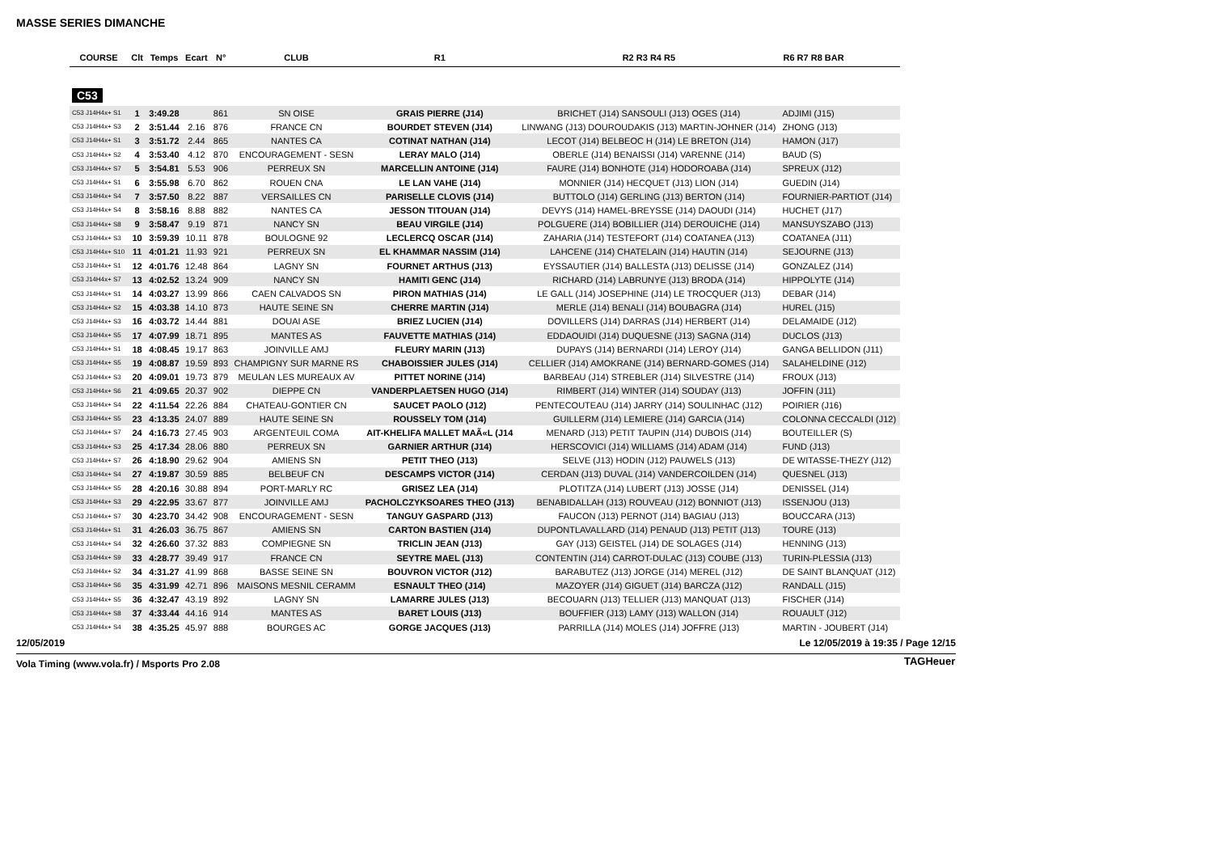MASSE SERIES DIMANCHE
| COURSE | Clt | Temps | Ecart | N° | CLUB | R1 | R2 R3 R4 R5 | R6 R7 R8 BAR |
| --- | --- | --- | --- | --- | --- | --- | --- | --- |
| C53 | | | | | | | | |
| C53 J14H4x+ S1 | 1 | 3:49.28 | | 861 | SN OISE | GRAIS PIERRE (J14) | BRICHET (J14) SANSOULI (J13) OGES (J14) | ADJIMI (J15) |
| C53 J14H4x+ S3 | 2 | 3:51.44 | 2.16 | 876 | FRANCE CN | BOURDET STEVEN (J14) | LINWANG (J13) DOUROUDAKIS (J13) MARTIN-JOHNER (J14) | ZHONG (J13) |
| C53 J14H4x+ S1 | 3 | 3:51.72 | 2.44 | 865 | NANTES CA | COTINAT NATHAN (J14) | LECOT (J14) BELBEOC H (J14) LE BRETON (J14) | HAMON (J17) |
| C53 J14H4x+ S2 | 4 | 3:53.40 | 4.12 | 870 | ENCOURAGEMENT - SESN | LERAY MALO (J14) | OBERLE (J14) BENAISSI (J14) VARENNE (J14) | BAUD (S) |
| C53 J14H4x+ S7 | 5 | 3:54.81 | 5.53 | 906 | PERREUX SN | MARCELLIN ANTOINE (J14) | FAURE (J14) BONHOTE (J14) HODOROABA (J14) | SPREUX (J12) |
| C53 J14H4x+ S1 | 6 | 3:55.98 | 6.70 | 862 | ROUEN CNA | LE LAN VAHE (J14) | MONNIER (J14) HECQUET (J13) LION (J14) | GUEDIN (J14) |
| C53 J14H4x+ S4 | 7 | 3:57.50 | 8.22 | 887 | VERSAILLES CN | PARISELLE CLOVIS (J14) | BUTTOLO (J14) GERLING (J13) BERTON (J14) | FOURNIER-PARTIOT (J14) |
| C53 J14H4x+ S4 | 8 | 3:58.16 | 8.88 | 882 | NANTES CA | JESSON TITOUAN (J14) | DEVYS (J14) HAMEL-BREYSSE (J14) DAOUDI (J14) | HUCHET (J17) |
| C53 J14H4x+ S8 | 9 | 3:58.47 | 9.19 | 871 | NANCY SN | BEAU VIRGILE (J14) | POLGUERE (J14) BOBILLIER (J14) DEROUICHE (J14) | MANSUYSZABO (J13) |
| C53 J14H4x+ S3 | 10 | 3:59.39 | 10.11 | 878 | BOULOGNE 92 | LECLERCQ OSCAR (J14) | ZAHARIA (J14) TESTEFORT (J14) COATANEA (J13) | COATANEA (J11) |
| C53 J14H4x+ S10 | 11 | 4:01.21 | 11.93 | 921 | PERREUX SN | EL KHAMMAR NASSIM (J14) | LAHCENE (J14) CHATELAIN (J14) HAUTIN (J14) | SEJOURNE (J13) |
| C53 J14H4x+ S1 | 12 | 4:01.76 | 12.48 | 864 | LAGNY SN | FOURNET ARTHUS (J13) | EYSSAUTIER (J14) BALLESTA (J13) DELISSE (J14) | GONZALEZ (J14) |
| C53 J14H4x+ S7 | 13 | 4:02.52 | 13.24 | 909 | NANCY SN | HAMITI GENC (J14) | RICHARD (J14) LABRUNYE (J13) BRODA (J14) | HIPPOLYTE (J14) |
| C53 J14H4x+ S1 | 14 | 4:03.27 | 13.99 | 866 | CAEN CALVADOS SN | PIRON MATHIAS (J14) | LE GALL (J14) JOSEPHINE (J14) LE TROCQUER (J13) | DEBAR (J14) |
| C53 J14H4x+ S2 | 15 | 4:03.38 | 14.10 | 873 | HAUTE SEINE SN | CHERRE MARTIN (J14) | MERLE (J14) BENALI (J14) BOUBAGRA (J14) | HUREL (J15) |
| C53 J14H4x+ S3 | 16 | 4:03.72 | 14.44 | 881 | DOUAI ASE | BRIEZ LUCIEN (J14) | DOVILLERS (J14) DARRAS (J14) HERBERT (J14) | DELAMAIDE (J12) |
| C53 J14H4x+ S5 | 17 | 4:07.99 | 18.71 | 895 | MANTES AS | FAUVETTE MATHIAS (J14) | EDDAOUIDI (J14) DUQUESNE (J13) SAGNA (J14) | DUCLOS (J13) |
| C53 J14H4x+ S1 | 18 | 4:08.45 | 19.17 | 863 | JOINVILLE AMJ | FLEURY MARIN (J13) | DUPAYS (J14) BERNARDI (J14) LEROY (J14) | GANGA BELLIDON (J11) |
| C53 J14H4x+ S5 | 19 | 4:08.87 | 19.59 | 893 | CHAMPIGNY SUR MARNE RS | CHABOISSIER JULES (J14) | CELLIER (J14) AMOKRANE (J14) BERNARD-GOMES (J14) | SALAHELDINE (J12) |
| C53 J14H4x+ S3 | 20 | 4:09.01 | 19.73 | 879 | MEULAN LES MUREAUX AV | PITTET NORINE (J14) | BARBEAU (J14) STREBLER (J14) SILVESTRE (J14) | FROUX (J13) |
| C53 J14H4x+ S6 | 21 | 4:09.65 | 20.37 | 902 | DIEPPE CN | VANDERPLAETSEN HUGO (J14) | RIMBERT (J14) WINTER (J14) SOUDAY (J13) | JOFFIN (J11) |
| C53 J14H4x+ S4 | 22 | 4:11.54 | 22.26 | 884 | CHATEAU-GONTIER CN | SAUCET PAOLO (J12) | PENTECOUTEAU (J14) JARRY (J14) SOULINHAC (J12) | POIRIER (J16) |
| C53 J14H4x+ S5 | 23 | 4:13.35 | 24.07 | 889 | HAUTE SEINE SN | ROUSSELY TOM (J14) | GUILLERM (J14) LEMIERE (J14) GARCIA (J14) | COLONNA CECCALDI (J12) |
| C53 J14H4x+ S7 | 24 | 4:16.73 | 27.45 | 903 | ARGENTEUIL COMA | AIT-KHELIFA MALLET MAÃ«L (J14 | MENARD (J13) PETIT TAUPIN (J14) DUBOIS (J14) | BOUTEILLER (S) |
| C53 J14H4x+ S3 | 25 | 4:17.34 | 28.06 | 880 | PERREUX SN | GARNIER ARTHUR (J14) | HERSCOVICI (J14) WILLIAMS (J14) ADAM (J14) | FUND (J13) |
| C53 J14H4x+ S7 | 26 | 4:18.90 | 29.62 | 904 | AMIENS SN | PETIT THEO (J13) | SELVE (J13) HODIN (J12) PAUWELS (J13) | DE WITASSE-THEZY (J12) |
| C53 J14H4x+ S4 | 27 | 4:19.87 | 30.59 | 885 | BELBEUF CN | DESCAMPS VICTOR (J14) | CERDAN (J13) DUVAL (J14) VANDERCOILDEN (J14) | QUESNEL (J13) |
| C53 J14H4x+ S5 | 28 | 4:20.16 | 30.88 | 894 | PORT-MARLY RC | GRISEZ LEA (J14) | PLOTITZA (J14) LUBERT (J13) JOSSE (J14) | DENISSEL (J14) |
| C53 J14H4x+ S3 | 29 | 4:22.95 | 33.67 | 877 | JOINVILLE AMJ | PACHOLCZYKSOARES THEO (J13) | BENABIDALLAH (J13) ROUVEAU (J12) BONNIOT (J13) | ISSENJOU (J13) |
| C53 J14H4x+ S7 | 30 | 4:23.70 | 34.42 | 908 | ENCOURAGEMENT - SESN | TANGUY GASPARD (J13) | FAUCON (J13) PERNOT (J14) BAGIAU (J13) | BOUCCARA (J13) |
| C53 J14H4x+ S1 | 31 | 4:26.03 | 36.75 | 867 | AMIENS SN | CARTON BASTIEN (J14) | DUPONTLAVALLARD (J14) PENAUD (J13) PETIT (J13) | TOURE (J13) |
| C53 J14H4x+ S4 | 32 | 4:26.60 | 37.32 | 883 | COMPIEGNE SN | TRICLIN JEAN (J13) | GAY (J13) GEISTEL (J14) DE SOLAGES (J14) | HENNING (J13) |
| C53 J14H4x+ S9 | 33 | 4:28.77 | 39.49 | 917 | FRANCE CN | SEYTRE MAEL (J13) | CONTENTIN (J14) CARROT-DULAC (J13) COUBE (J13) | TURIN-PLESSIA (J13) |
| C53 J14H4x+ S2 | 34 | 4:31.27 | 41.99 | 868 | BASSE SEINE SN | BOUVRON VICTOR (J12) | BARABUTEZ (J13) JORGE (J14) MEREL (J12) | DE SAINT BLANQUAT (J12) |
| C53 J14H4x+ S6 | 35 | 4:31.99 | 42.71 | 896 | MAISONS MESNIL CERAMM | ESNAULT THEO (J14) | MAZOYER (J14) GIGUET (J14) BARCZA (J12) | RANDALL (J15) |
| C53 J14H4x+ S5 | 36 | 4:32.47 | 43.19 | 892 | LAGNY SN | LAMARRE JULES (J13) | BECOUARN (J13) TELLIER (J13) MANQUAT (J13) | FISCHER (J14) |
| C53 J14H4x+ S8 | 37 | 4:33.44 | 44.16 | 914 | MANTES AS | BARET LOUIS (J13) | BOUFFIER (J13) LAMY (J13) WALLON (J14) | ROUAULT (J12) |
| C53 J14H4x+ S4 | 38 | 4:35.25 | 45.97 | 888 | BOURGES AC | GORGE JACQUES (J13) | PARRILLA (J14) MOLES (J14) JOFFRE (J13) | MARTIN - JOUBERT (J14) |
12/05/2019
Le 12/05/2019 à 19:35 / Page 12/15
Vola Timing (www.vola.fr) / Msports Pro 2.08
TAGHeuer